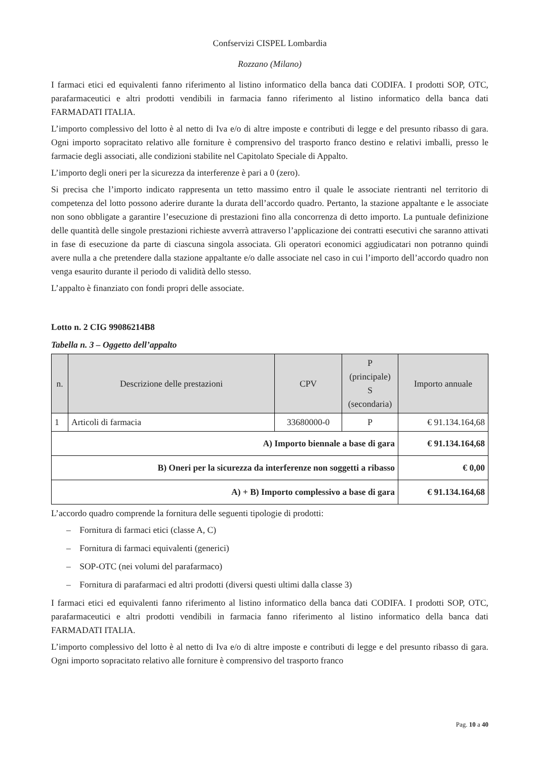Confservizi CISPEL Lombardia
Rozzano (Milano)
I farmaci etici ed equivalenti fanno riferimento al listino informatico della banca dati CODIFA. I prodotti SOP, OTC, parafarmaceutici e altri prodotti vendibili in farmacia fanno riferimento al listino informatico della banca dati FARMADATI ITALIA.
L’importo complessivo del lotto è al netto di Iva e/o di altre imposte e contributi di legge e del presunto ribasso di gara. Ogni importo sopracitato relativo alle forniture è comprensivo del trasporto franco destino e relativi imballi, presso le farmacie degli associati, alle condizioni stabilite nel Capitolato Speciale di Appalto.
L’importo degli oneri per la sicurezza da interferenze è pari a 0 (zero).
Si precisa che l’importo indicato rappresenta un tetto massimo entro il quale le associate rientranti nel territorio di competenza del lotto possono aderire durante la durata dell’accordo quadro. Pertanto, la stazione appaltante e le associate non sono obbligate a garantire l’esecuzione di prestazioni fino alla concorrenza di detto importo. La puntuale definizione delle quantità delle singole prestazioni richieste avverrà attraverso l’applicazione dei contratti esecutivi che saranno attivati in fase di esecuzione da parte di ciascuna singola associata. Gli operatori economici aggiudicatari non potranno quindi avere nulla a che pretendere dalla stazione appaltante e/o dalle associate nel caso in cui l’importo dell’accordo quadro non venga esaurito durante il periodo di validità dello stesso.
L’appalto è finanziato con fondi propri delle associate.
Lotto n. 2 CIG 99086214B8
Tabella n. 3 – Oggetto dell’appalto
| n. | Descrizione delle prestazioni | CPV | P (principale) S (secondaria) | Importo annuale |
| --- | --- | --- | --- | --- |
| 1 | Articoli di farmacia | 33680000-0 | P | € 91.134.164,68 |
| A) Importo biennale a base di gara | | | | € 91.134.164,68 |
| B) Oneri per la sicurezza da interferenze non soggetti a ribasso | | | | € 0,00 |
| A) + B) Importo complessivo a base di gara | | | | € 91.134.164,68 |
L’accordo quadro comprende la fornitura delle seguenti tipologie di prodotti:
– Fornitura di farmaci etici (classe A, C)
– Fornitura di farmaci equivalenti (generici)
– SOP-OTC (nei volumi del parafarmaco)
– Fornitura di parafarmaci ed altri prodotti (diversi questi ultimi dalla classe 3)
I farmaci etici ed equivalenti fanno riferimento al listino informatico della banca dati CODIFA. I prodotti SOP, OTC, parafarmaceutici e altri prodotti vendibili in farmacia fanno riferimento al listino informatico della banca dati FARMADATI ITALIA.
L’importo complessivo del lotto è al netto di Iva e/o di altre imposte e contributi di legge e del presunto ribasso di gara. Ogni importo sopracitato relativo alle forniture è comprensivo del trasporto franco
Pag. 10 a 40